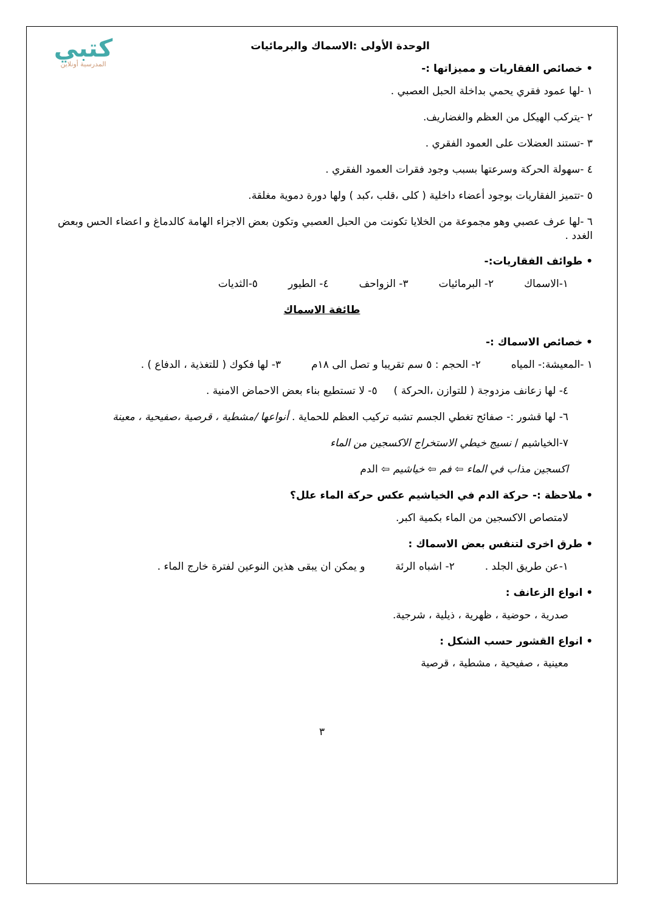كتبي
المدرسية أونلاين
الوحدة الأولى :الاسماك والبرمائيات
• خصائص الفقاريات و مميزاتها :-
١ -لها عمود فقري يحمي بداخلة الحبل العصبي .
٢ -يتركب الهيكل من العظم والغضاريف.
٣ -تستند العضلات على العمود الفقري .
٤ -سهولة الحركة وسرعتها بسبب وجود فقرات العمود الفقري .
٥ -تتميز الفقاريات بوجود أعضاء داخلية ( كلى ،قلب ،كبد ) ولها دورة دموية مغلقة.
٦ -لها عرف عصبي وهو مجموعة من الخلايا تكونت من الحبل العصبي وتكون بعض الاجزاء الهامة كالدماغ و اعضاء الحس وبعض الغدد .
• طوائف الفقاريات:-
١-الاسماك ٢- البرمائيات ٣- الزواحف ٤- الطيور ٥-الثديات
طائفة الاسماك
• خصائص الاسماك :-
١ -المعيشة:- المياه ٢- الحجم : ٥ سم تقريبا و تصل الى ١٨م ٣- لها فكوك ( للتغذية ، الدفاع ) .
٤- لها زعانف مزدوجة ( للتوازن ،الحركة ) ٥- لا تستطيع بناء بعض الاحماض الامنية .
٦- لها قشور :- صفائح تغطي الجسم تشبه تركيب العظم للحماية . أنواعها /مشطية ، قرصية ،صفيحية ، معينة
٧-الخياشيم / نسيج خيطي الاستخراج الاكسجين من الماء
اكسجين مذاب في الماء ⇦ فم ⇦ خياشيم ⇦ الدم
• ملاحظة :- حركة الدم في الخياشيم عكس حركة الماء علل؟
لامتصاص الاكسجين من الماء بكمية اكبر.
• طرق اخرى لتنفس بعض الاسماك :
١-عن طريق الجلد . ٢- اشباه الرئة و يمكن ان يبقى هذين النوعين لفترة خارج الماء .
• انواع الزعانف :
صدرية ، حوضية ، ظهرية ، ذيلية ، شرجية.
• انواع القشور حسب الشكل :
معينية ، صفيحية ، مشطية ، قرصية
٣